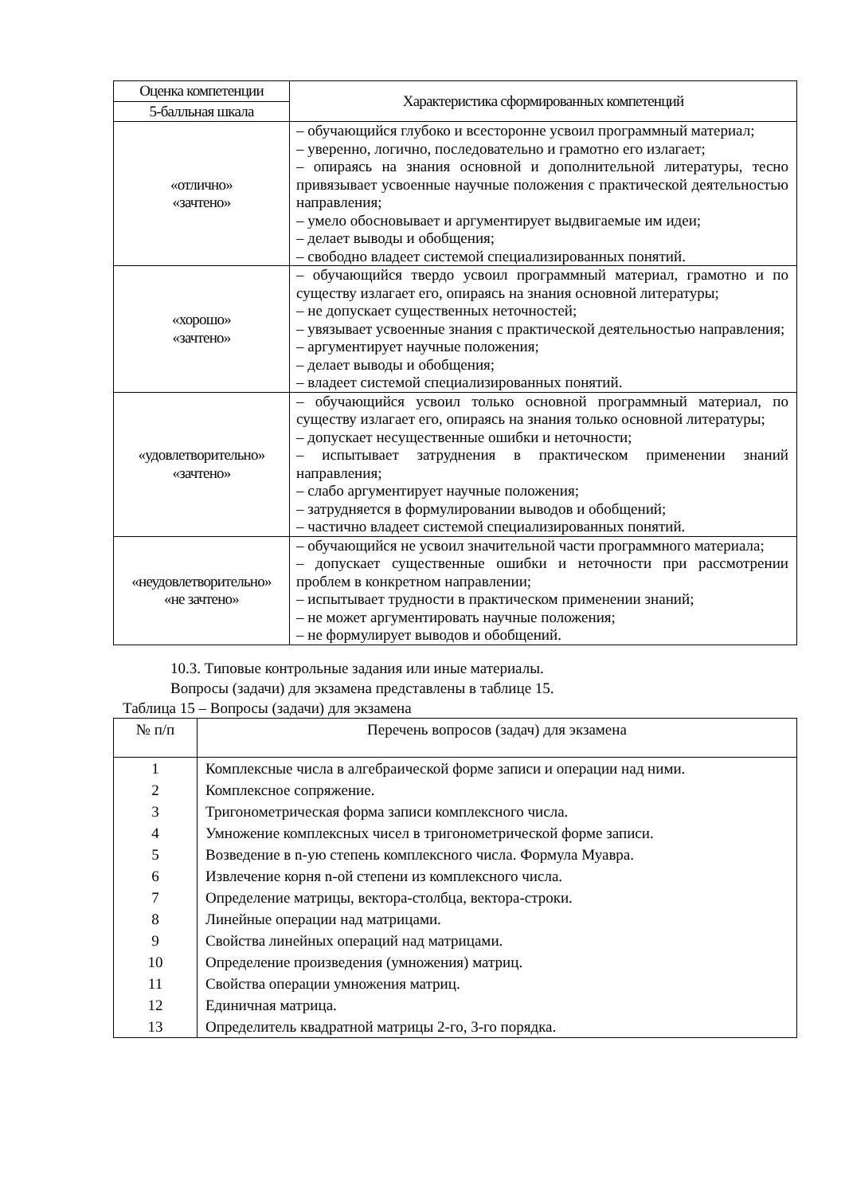| Оценка компетенции | Характеристика сформированных компетенций |
| --- | --- |
| 5-балльная шкала | |
| «отлично» «зачтено» | – обучающийся глубоко и всесторонне усвоил программный материал; – уверенно, логично, последовательно и грамотно его излагает; – опираясь на знания основной и дополнительной литературы, тесно привязывает усвоенные научные положения с практической деятельностью направления; – умело обосновывает и аргументирует выдвигаемые им идеи; – делает выводы и обобщения; – свободно владеет системой специализированных понятий. |
| «хорошо» «зачтено» | – обучающийся твердо усвоил программный материал, грамотно и по существу излагает его, опираясь на знания основной литературы; – не допускает существенных неточностей; – увязывает усвоенные знания с практической деятельностью направления; – аргументирует научные положения; – делает выводы и обобщения; – владеет системой специализированных понятий. |
| «удовлетворительно» «зачтено» | – обучающийся усвоил только основной программный материал, по существу излагает его, опираясь на знания только основной литературы; – допускает несущественные ошибки и неточности; – испытывает затруднения в практическом применении знаний направления; – слабо аргументирует научные положения; – затрудняется в формулировании выводов и обобщений; – частично владеет системой специализированных понятий. |
| «неудовлетворительно» «не зачтено» | – обучающийся не усвоил значительной части программного материала; – допускает существенные ошибки и неточности при рассмотрении проблем в конкретном направлении; – испытывает трудности в практическом применении знаний; – не может аргументировать научные положения; – не формулирует выводов и обобщений. |
10.3. Типовые контрольные задания или иные материалы.
Вопросы (задачи) для экзамена представлены в таблице 15.
Таблица 15 – Вопросы (задачи) для экзамена
| № п/п | Перечень вопросов (задач) для экзамена |
| --- | --- |
| 1 | Комплексные числа в алгебраической форме записи и операции над ними. |
| 2 | Комплексное сопряжение. |
| 3 | Тригонометрическая форма записи комплексного числа. |
| 4 | Умножение комплексных чисел в тригонометрической форме записи. |
| 5 | Возведение в n-ую степень комплексного числа. Формула Муавра. |
| 6 | Извлечение корня n-ой степени из комплексного числа. |
| 7 | Определение матрицы, вектора-столбца, вектора-строки. |
| 8 | Линейные операции над матрицами. |
| 9 | Свойства линейных операций над матрицами. |
| 10 | Определение произведения (умножения) матриц. |
| 11 | Свойства операции умножения матриц. |
| 12 | Единичная матрица. |
| 13 | Определитель квадратной матрицы 2-го, 3-го порядка. |